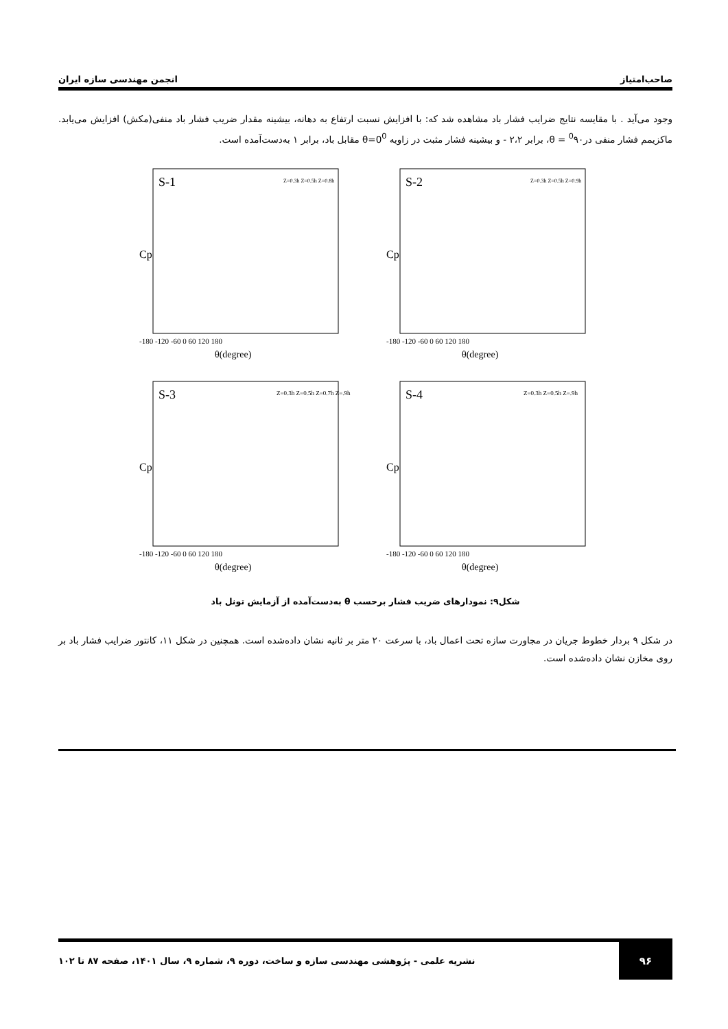صاحب‌امتیاز انجمن مهندسی سازه ایران
وجود می‌آید . با مقایسه نتایج ضرایب فشار باد مشاهده شد که: با افزایش نسبت ارتفاع به دهانه، بیشینه مقدار ضریب فشار باد منفی(مکش) افزایش می‌یابد. ماکزیمم فشار منفی در<sup>0</sup>۹۰ = θ، برابر ۲،۲ - و بیشینه فشار مثبت در زاویه θ=0<sup>0</sup> مقابل باد، برابر ۱ به‌دست‌آمده است.
S-1
Cp
-180 -120 -60 0 60 120 180
θ(degree)
Z=0.3h Z=0.5h Z=0.8h
S-2
Cp
-180 -120 -60 0 60 120 180
θ(degree)
Z=0.3h Z=0.5h Z=0.9h
S-3
Cp
-180 -120 -60 0 60 120 180
θ(degree)
Z=0.3h Z=0.5h Z=0.7h Z=.9h
S-4
Cp
-180 -120 -60 0 60 120 180
θ(degree)
Z=0.3h Z=0.5h Z=.9h
شکل۹: نمودارهای ضریب فشار برحسب θ به‌دست‌آمده از آزمایش تونل باد
در شکل ۹ بردار خطوط جریان در مجاورت سازه تحت اعمال باد، با سرعت ۲۰ متر بر ثانیه نشان داده‌شده است. همچنین در شکل ۱۱، کانتور ضرایب فشار باد بر روی مخازن نشان داده‌شده است.
۹۶
نشریه علمی - پژوهشی مهندسی سازه و ساخت، دوره ۹، شماره ۹، سال ۱۴۰۱، صفحه ۸۷ تا ۱۰۲